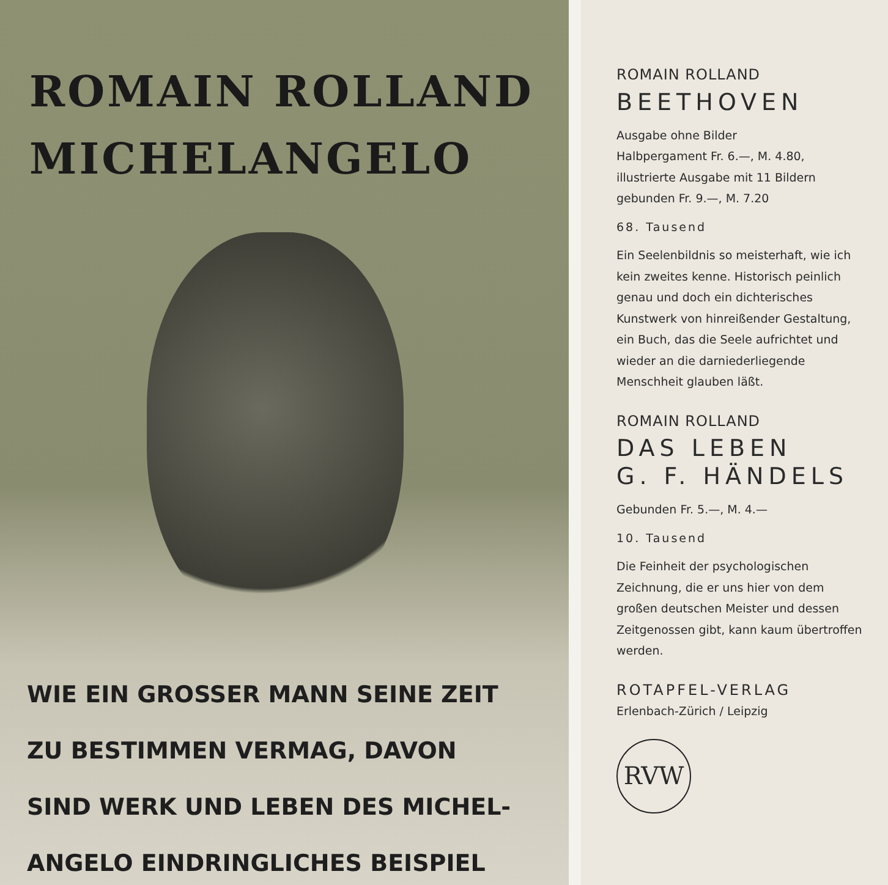ROMAIN ROLLAND
MICHELANGELO
WIE EIN GROSSER MANN SEINE ZEIT
ZU BESTIMMEN VERMAG, DAVON
SIND WERK UND LEBEN DES MICHEL-
ANGELO EINDRINGLICHES BEISPIEL
ROMAIN ROLLAND
BEETHOVEN
Ausgabe ohne Bilder
Halbpergament Fr. 6.—, M. 4.80,
illustrierte Ausgabe mit 11 Bildern
gebunden Fr. 9.—, M. 7.20
68. Tausend
Ein Seelenbildnis so meisterhaft, wie ich kein zweites kenne. Historisch peinlich genau und doch ein dichterisches Kunstwerk von hinreißender Gestaltung, ein Buch, das die Seele aufrichtet und wieder an die darniederliegende Menschheit glauben läßt.
ROMAIN ROLLAND
DAS LEBEN
G. F. HÄNDELS
Gebunden Fr. 5.—, M. 4.—
10. Tausend
Die Feinheit der psychologischen Zeichnung, die er uns hier von dem großen deutschen Meister und dessen Zeitgenossen gibt, kann kaum übertroffen werden.
ROTAPFEL-VERLAG
Erlenbach-Zürich / Leipzig
RVW